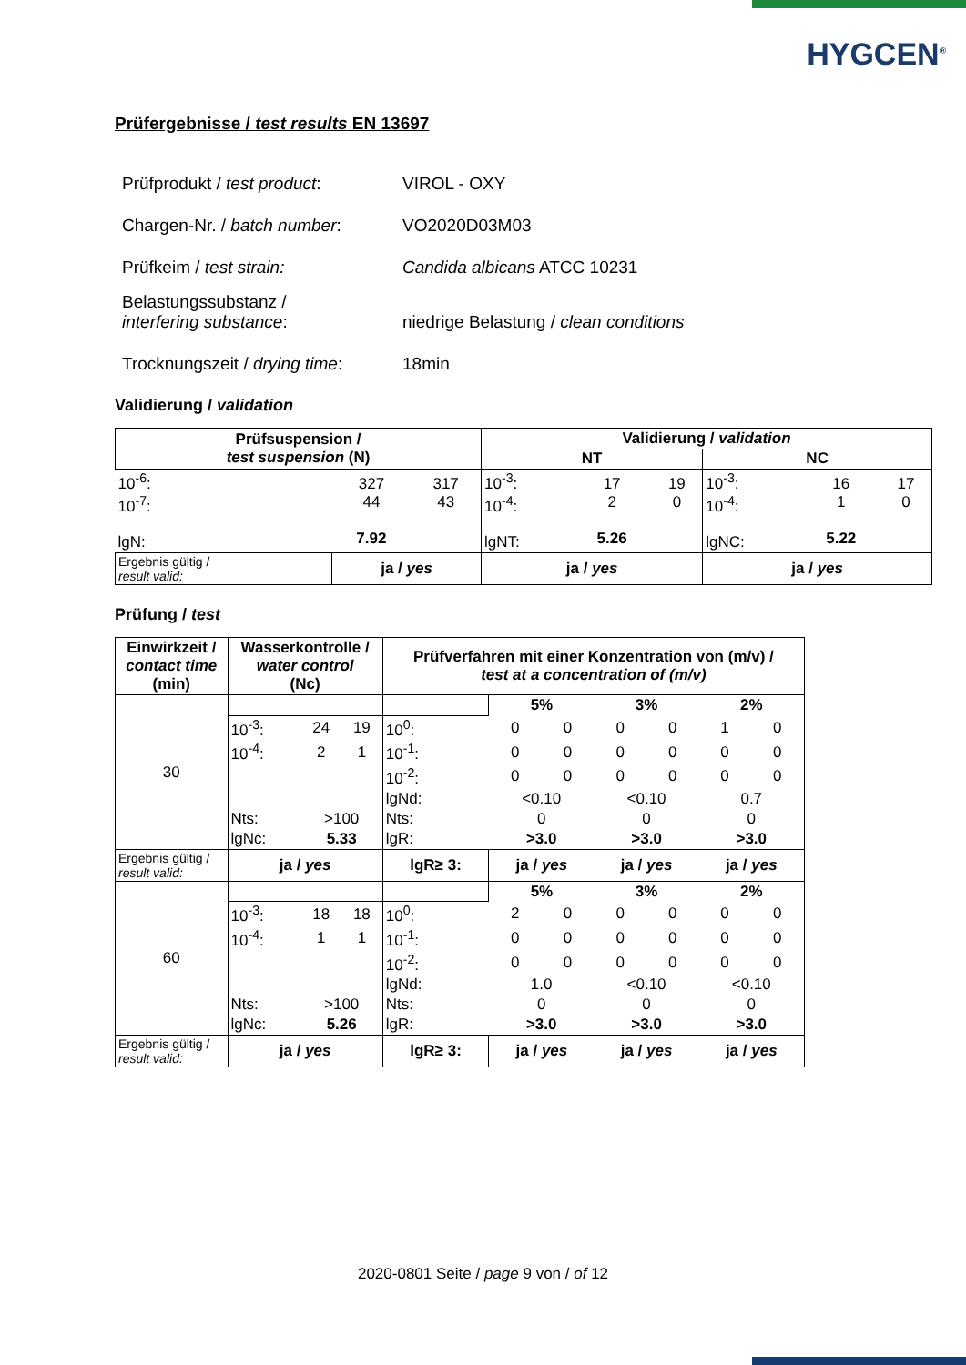HYGCEN<sup>®</sup>
Prüfergebnisse / test results EN 13697
| Prüfprodukt / test product : | VIROL - OXY |
| Chargen-Nr. / batch number : | VO2020D03M03 |
| Prüfkeim / test strain: | Candida albicans ATCC 10231 |
| Belastungssubstanz / interfering substance : | niedrige Belastung / clean conditions |
| Trocknungszeit / drying time : | 18min |
Validierung / validation
| Prüfsuspension / test suspension (N) | | | Validierung / validation | | | | | |
| --- | --- | --- | --- | --- | --- | --- | --- | --- |
| | | | NT | | | NC | | |
| 10<sup>-6</sup>: 10<sup>-7</sup>: lgN: | 327 44 7.92 | 317 43 | 10<sup>-3</sup>: 10<sup>-4</sup>: lgNT: | 17 2 5.26 | 19 0 | 10<sup>-3</sup>: 10<sup>-4</sup>: lgNC: | 16 1 5.22 | 17 0 |
| Ergebnis gültig / result valid: | ja / yes | | ja / yes | | | ja / yes | | |
Prüfung / test
| Einwirkzeit / contact time (min) | Wasserkontrolle / water control (Nc) | | | Prüfverfahren mit einer Konzentration von (m/v) / test at a concentration of (m/v) | | | | | | |
| --- | --- | --- | --- | --- | --- | --- | --- | --- | --- | --- |
| 30 | | | | | 5% | | 3% | | 2% | |
| | 10<sup>-3</sup>: | 24 | 19 | 10<sup>0</sup>: | 0 | 0 | 0 | 0 | 1 | 0 |
| | 10<sup>-4</sup>: | 2 | 1 | 10<sup>-1</sup>: | 0 | 0 | 0 | 0 | 0 | 0 |
| | | | | 10<sup>-2</sup>: | 0 | 0 | 0 | 0 | 0 | 0 |
| | | | | lgNd: | <0.10 | | <0.10 | | 0.7 | |
| | Nts: | >100 | | Nts: | 0 | | 0 | | 0 | |
| | lgNc: | 5.33 | | lgR: | >3.0 | | >3.0 | | >3.0 | |
| Ergebnis gültig / result valid: | ja / yes | | | lgR≥ 3: | ja / yes | | ja / yes | | ja / yes | |
| 60 | | | | | 5% | | 3% | | 2% | |
| | 10<sup>-3</sup>: | 18 | 18 | 10<sup>0</sup>: | 2 | 0 | 0 | 0 | 0 | 0 |
| | 10<sup>-4</sup>: | 1 | 1 | 10<sup>-1</sup>: | 0 | 0 | 0 | 0 | 0 | 0 |
| | | | | 10<sup>-2</sup>: | 0 | 0 | 0 | 0 | 0 | 0 |
| | | | | lgNd: | 1.0 | | <0.10 | | <0.10 | |
| | Nts: | >100 | | Nts: | 0 | | 0 | | 0 | |
| | lgNc: | 5.26 | | lgR: | >3.0 | | >3.0 | | >3.0 | |
| Ergebnis gültig / result valid: | ja / yes | | | lgR≥ 3: | ja / yes | | ja / yes | | ja / yes | |
2020-0801 Seite / page 9 von / of 12